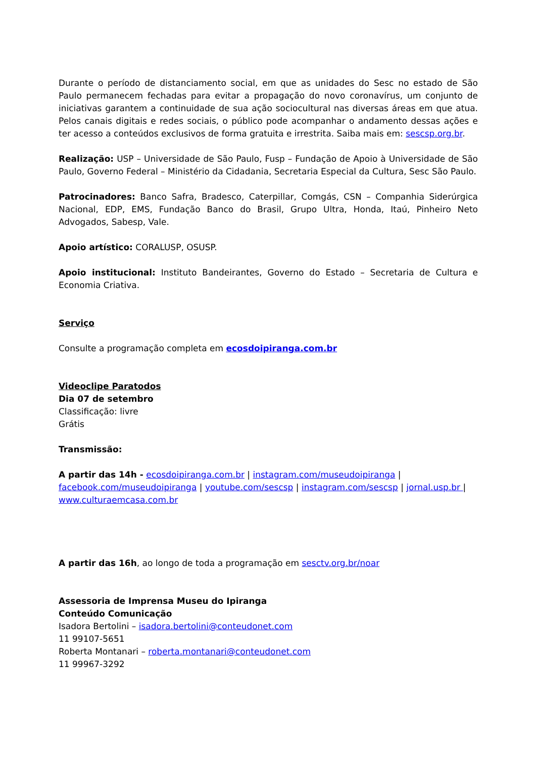Durante o período de distanciamento social, em que as unidades do Sesc no estado de São Paulo permanecem fechadas para evitar a propagação do novo coronavírus, um conjunto de iniciativas garantem a continuidade de sua ação sociocultural nas diversas áreas em que atua. Pelos canais digitais e redes sociais, o público pode acompanhar o andamento dessas ações e ter acesso a conteúdos exclusivos de forma gratuita e irrestrita. Saiba mais em: sescsp.org.br.
Realização: USP – Universidade de São Paulo, Fusp – Fundação de Apoio à Universidade de São Paulo, Governo Federal – Ministério da Cidadania, Secretaria Especial da Cultura, Sesc São Paulo.
Patrocinadores: Banco Safra, Bradesco, Caterpillar, Comgás, CSN – Companhia Siderúrgica Nacional, EDP, EMS, Fundação Banco do Brasil, Grupo Ultra, Honda, Itaú, Pinheiro Neto Advogados, Sabesp, Vale.
Apoio artístico: CORALUSP, OSUSP.
Apoio institucional: Instituto Bandeirantes, Governo do Estado – Secretaria de Cultura e Economia Criativa.
Serviço
Consulte a programação completa em ecosdoipiranga.com.br
Videoclipe Paratodos
Dia 07 de setembro
Classificação: livre
Grátis
Transmissão:
A partir das 14h - ecosdoipiranga.com.br | instagram.com/museudoipiranga | facebook.com/museudoipiranga | youtube.com/sescsp | instagram.com/sescsp | jornal.usp.br | www.culturaemcasa.com.br
A partir das 16h, ao longo de toda a programação em sesctv.org.br/noar
Assessoria de Imprensa Museu do Ipiranga
Conteúdo Comunicação
Isadora Bertolini – isadora.bertolini@conteudonet.com
11 99107-5651
Roberta Montanari – roberta.montanari@conteudonet.com
11 99967-3292